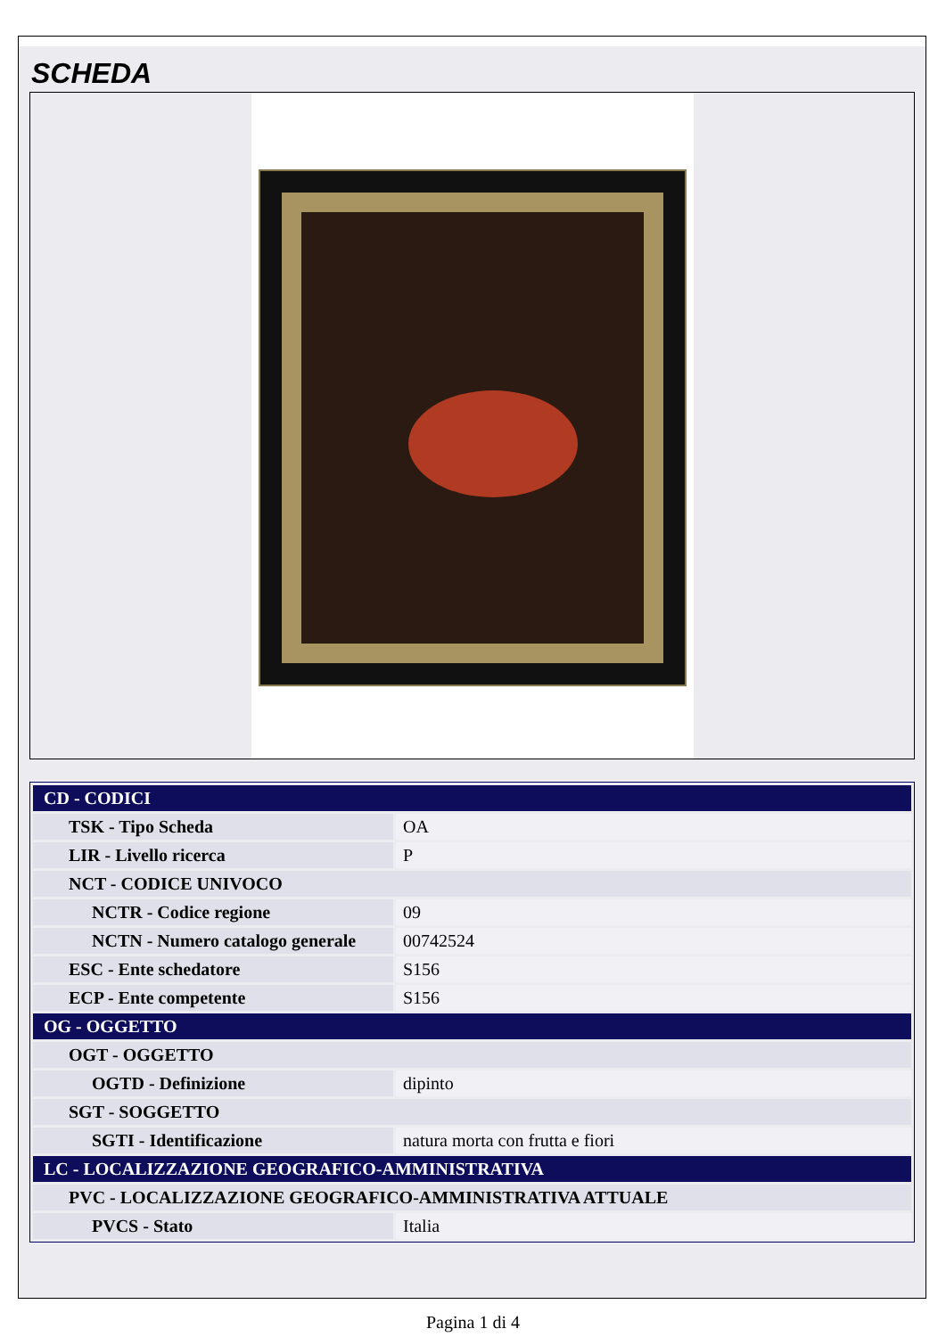SCHEDA
| CD - CODICI | |
| TSK - Tipo Scheda | OA |
| LIR - Livello ricerca | P |
| NCT - CODICE UNIVOCO | |
| NCTR - Codice regione | 09 |
| NCTN - Numero catalogo generale | 00742524 |
| ESC - Ente schedatore | S156 |
| ECP - Ente competente | S156 |
| OG - OGGETTO | |
| OGT - OGGETTO | |
| OGTD - Definizione | dipinto |
| SGT - SOGGETTO | |
| SGTI - Identificazione | natura morta con frutta e fiori |
| LC - LOCALIZZAZIONE GEOGRAFICO-AMMINISTRATIVA | |
| PVC - LOCALIZZAZIONE GEOGRAFICO-AMMINISTRATIVA ATTUALE | |
| PVCS - Stato | Italia |
Pagina 1 di 4